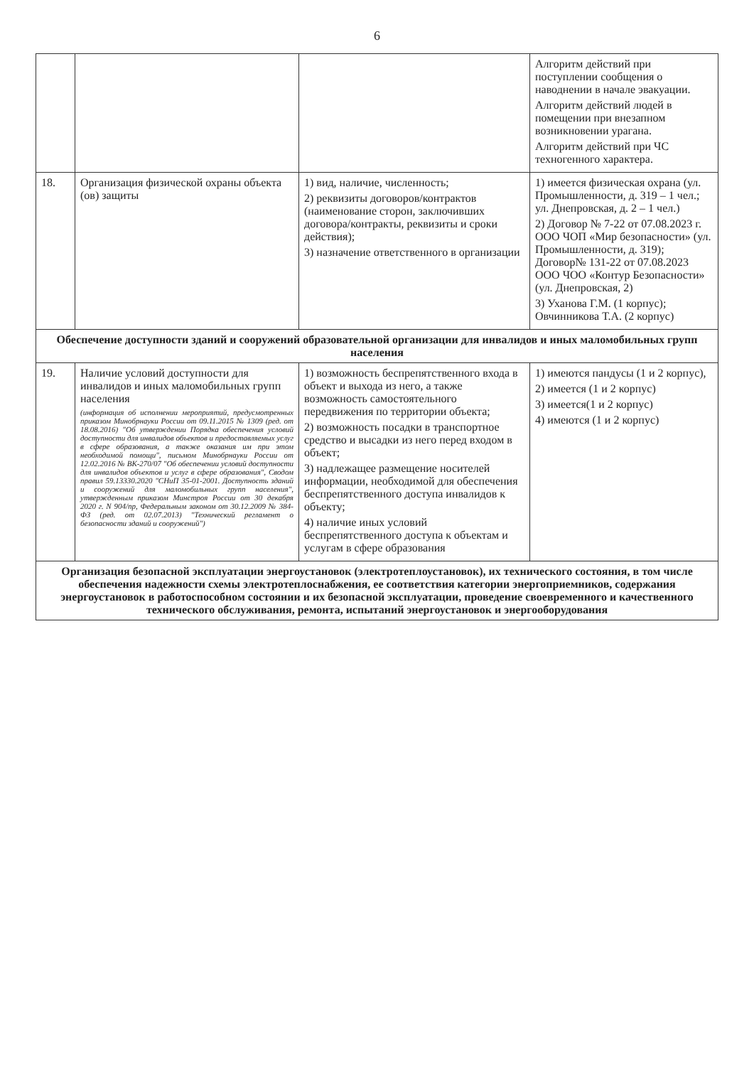6
| | | | Алгоритм действий при поступлении сообщения о наводнении в начале эвакуации. Алгоритм действий людей в помещении при внезапном возникновении урагана. Алгоритм действий при ЧС техногенного характера. |
| 18. | Организация физической охраны объекта (ов) защиты | 1) вид, наличие, численность; 2) реквизиты договоров/контрактов (наименование сторон, заключивших договора/контракты, реквизиты и сроки действия); 3) назначение ответственного в организации | 1) имеется физическая охрана (ул. Промышленности, д. 319 – 1 чел.; ул. Днепровская, д. 2 – 1 чел.) 2) Договор № 7-22 от 07.08.2023 г. ООО ЧОП «Мир безопасности» (ул. Промышленности, д. 319); Договор№ 131-22 от 07.08.2023 ООО ЧОО «Контур Безопасности» (ул. Днепровская, 2) 3) Уханова Г.М. (1 корпус); Овчинникова Т.А. (2 корпус) |
| Обеспечение доступности зданий и сооружений образовательной организации для инвалидов и иных маломобильных групп населения | | | |
| 19. | Наличие условий доступности для инвалидов и иных маломобильных групп населения (информация об исполнении мероприятий, предусмотренных приказом Минобрнауки России от 09.11.2015 № 1309 (ред. от 18.08.2016) "Об утверждении Порядка обеспечения условий доступности для инвалидов объектов и предоставляемых услуг в сфере образования, а также оказания им при этом необходимой помощи", письмом Минобрнауки России от 12.02.2016 № ВК-270/07 "Об обеспечении условий доступности для инвалидов объектов и услуг в сфере образования", Сводом правил 59.13330.2020 "СНиП 35-01-2001. Доступность зданий и сооружений для маломобильных групп населения", утвержденным приказом Минстроя России от 30 декабря 2020 г. N 904/пр, Федеральным законом от 30.12.2009 № 384-ФЗ (ред. от 02.07.2013) "Технический регламент о безопасности зданий и сооружений") | 1) возможность беспрепятственного входа в объект и выхода из него, а также возможность самостоятельного передвижения по территории объекта; 2) возможность посадки в транспортное средство и высадки из него перед входом в объект; 3) надлежащее размещение носителей информации, необходимой для обеспечения беспрепятственного доступа инвалидов к объекту; 4) наличие иных условий беспрепятственного доступа к объектам и услугам в сфере образования | 1) имеются пандусы (1 и 2 корпус), 2) имеется (1 и 2 корпус) 3) имеется(1 и 2 корпус) 4) имеются (1 и 2 корпус) |
| Организация безопасной эксплуатации энергоустановок (электротеплоустановок), их технического состояния, в том числе обеспечения надежности схемы электротеплоснабжения, ее соответствия категории энергоприемников, содержания энергоустановок в работоспособном состоянии и их безопасной эксплуатации, проведение своевременного и качественного технического обслуживания, ремонта, испытаний энергоустановок и энергооборудования | | | |